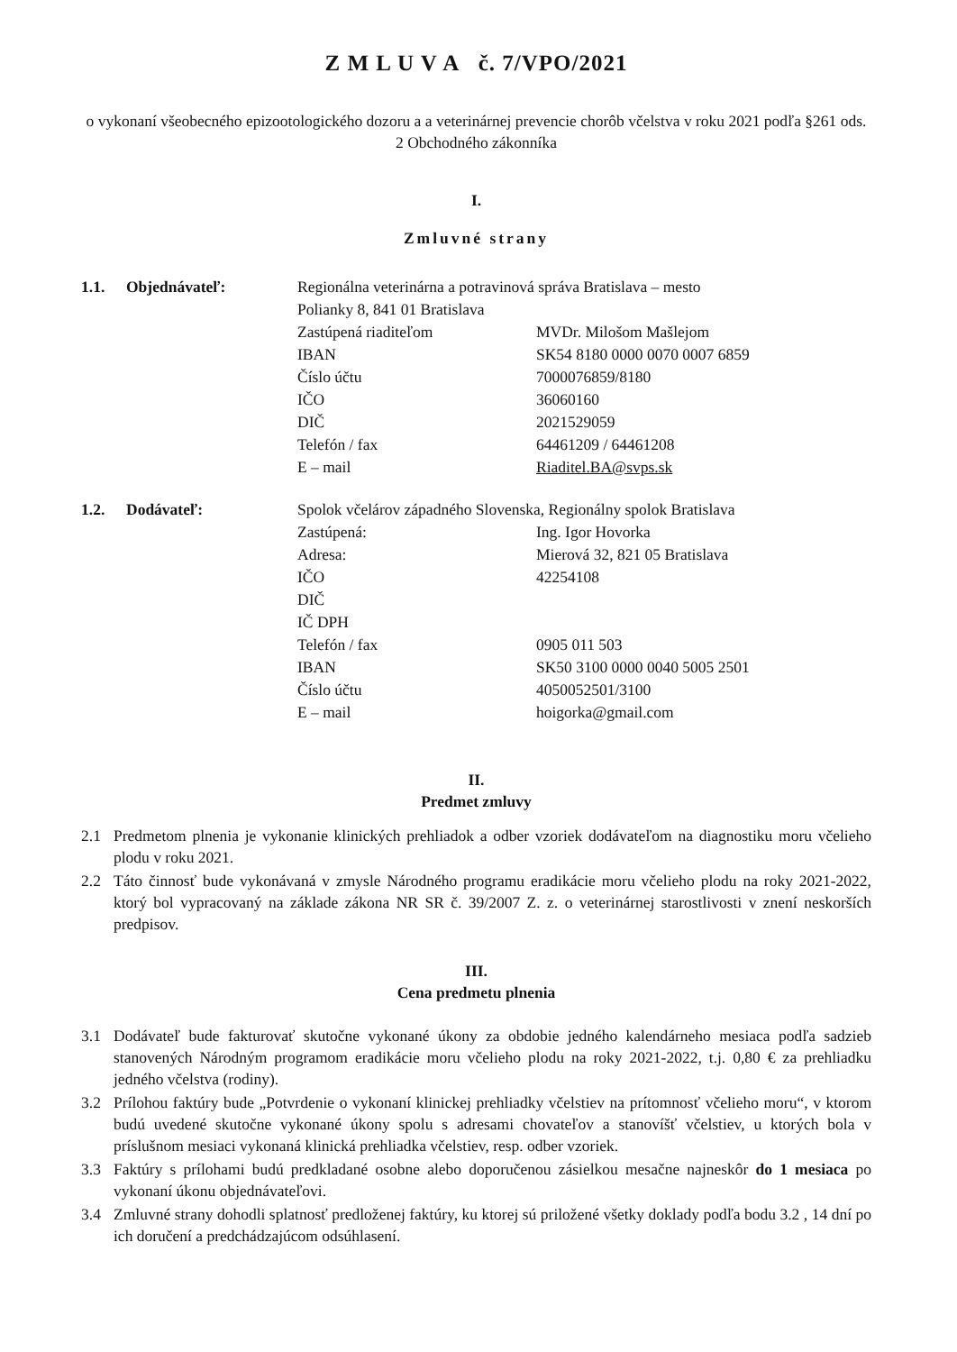Z M L U V A č. 7/VPO/2021
o vykonaní všeobecného epizootologického dozoru a a veterinárnej prevencie chorôb včelstva v roku 2021 podľa §261 ods. 2 Obchodného zákonníka
I.
Zmluvné strany
1.1.
Objednávateľ:
Regionálna veterinárna a potravinová správa Bratislava – mesto
Polianky 8, 841 01 Bratislava
Zastúpená riaditeľom
MVDr. Milošom Mašlejom
IBAN
SK54 8180 0000 0070 0007 6859
Číslo účtu
7000076859/8180
IČO
36060160
DIČ
2021529059
Telefón / fax
64461209 / 64461208
E – mail
Riaditel.BA@svps.sk
1.2.
Dodávateľ:
Spolok včelárov západného Slovenska, Regionálny spolok Bratislava
Zastúpená:
Ing. Igor Hovorka
Adresa:
Mierová 32, 821 05 Bratislava
IČO
42254108
DIČ
IČ DPH
Telefón / fax
0905 011 503
IBAN
SK50 3100 0000 0040 5005 2501
Číslo účtu
4050052501/3100
E – mail
hoigorka@gmail.com
II.
Predmet zmluvy
2.1 Predmetom plnenia je vykonanie klinických prehliadok a odber vzoriek dodávateľom na diagnostiku moru včelieho plodu v roku 2021.
2.2 Táto činnosť bude vykonávaná v zmysle Národného programu eradikácie moru včelieho plodu na roky 2021-2022, ktorý bol vypracovaný na základe zákona NR SR č. 39/2007 Z. z. o veterinárnej starostlivosti v znení neskorších predpisov.
III.
Cena predmetu plnenia
3.1 Dodávateľ bude fakturovať skutočne vykonané úkony za obdobie jedného kalendárneho mesiaca podľa sadzieb stanovených Národným programom eradikácie moru včelieho plodu na roky 2021-2022, t.j. 0,80 € za prehliadku jedného včelstva (rodiny).
3.2 Prílohou faktúry bude „Potvrdenie o vykonaní klinickej prehliadky včelstiev na prítomnosť včelieho moru“, v ktorom budú uvedené skutočne vykonané úkony spolu s adresami chovateľov a stanovíšť včelstiev, u ktorých bola v príslušnom mesiaci vykonaná klinická prehliadka včelstiev, resp. odber vzoriek.
3.3 Faktúry s prílohami budú predkladané osobne alebo doporučenou zásielkou mesačne najneskôr do 1 mesiaca po vykonaní úkonu objednávateľovi.
3.4 Zmluvné strany dohodli splatnosť predloženej faktúry, ku ktorej sú priložené všetky doklady podľa bodu 3.2 , 14 dní po ich doručení a predchádzajúcom odsúhlasení.